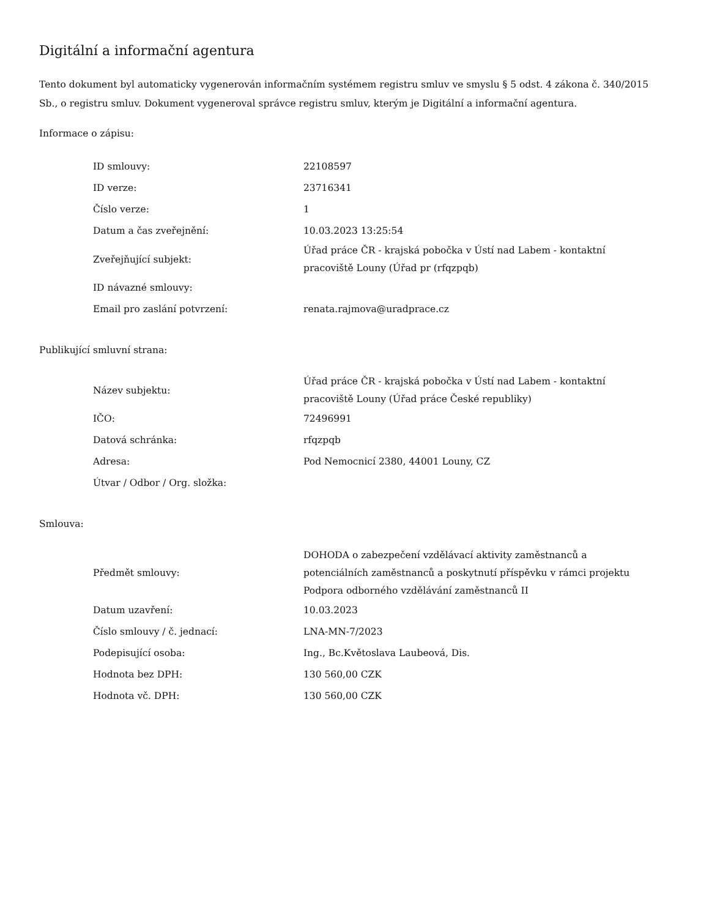Digitální a informační agentura
Tento dokument byl automaticky vygenerován informačním systémem registru smluv ve smyslu § 5 odst. 4 zákona č. 340/2015 Sb., o registru smluv. Dokument vygeneroval správce registru smluv, kterým je Digitální a informační agentura.
Informace o zápisu:
| ID smlouvy: | 22108597 |
| ID verze: | 23716341 |
| Číslo verze: | 1 |
| Datum a čas zveřejnění: | 10.03.2023 13:25:54 |
| Zveřejňující subjekt: | Úřad práce ČR - krajská pobočka v Ústí nad Labem - kontaktní pracoviště Louny (Úřad pr (rfqzpqb) |
| ID návazné smlouvy: | |
| Email pro zaslání potvrzení: | renata.rajmova@uradprace.cz |
Publikující smluvní strana:
| Název subjektu: | Úřad práce ČR - krajská pobočka v Ústí nad Labem - kontaktní pracoviště Louny (Úřad práce České republiky) |
| IČO: | 72496991 |
| Datová schránka: | rfqzpqb |
| Adresa: | Pod Nemocnicí 2380, 44001 Louny, CZ |
| Útvar / Odbor / Org. složka: | |
Smlouva:
| Předmět smlouvy: | DOHODA o zabezpečení vzdělávací aktivity zaměstnanců a potenciálních zaměstnanců a poskytnutí příspěvku v rámci projektu Podpora odborného vzdělávání zaměstnanců II |
| Datum uzavření: | 10.03.2023 |
| Číslo smlouvy / č. jednací: | LNA-MN-7/2023 |
| Podepisující osoba: | Ing., Bc.Květoslava Laubeová, Dis. |
| Hodnota bez DPH: | 130 560,00 CZK |
| Hodnota vč. DPH: | 130 560,00 CZK |